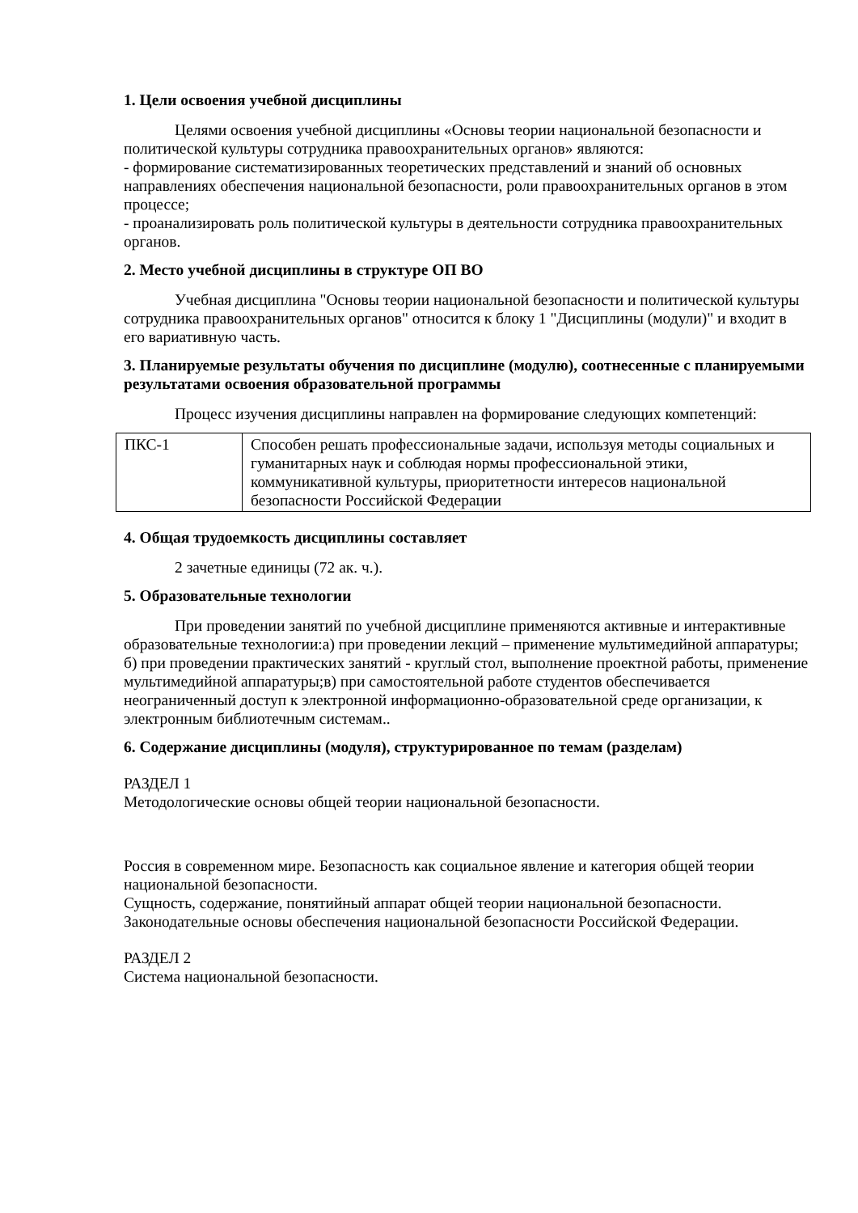1. Цели освоения учебной дисциплины
Целями освоения учебной дисциплины «Основы теории национальной безопасности и политической культуры сотрудника правоохранительных органов» являются:
- формирование систематизированных теоретических представлений и знаний об основных направлениях обеспечения национальной безопасности, роли правоохранительных органов в этом процессе;
- проанализировать роль политической культуры в деятельности сотрудника правоохранительных органов.
2. Место учебной дисциплины в структуре ОП ВО
Учебная дисциплина "Основы теории национальной безопасности и политической культуры сотрудника правоохранительных органов" относится к блоку 1 "Дисциплины (модули)" и входит в его вариативную часть.
3. Планируемые результаты обучения по дисциплине (модулю), соотнесенные с планируемыми результатами освоения образовательной программы
Процесс изучения дисциплины направлен на формирование следующих компетенций:
| ПКС-1 | Способен решать профессиональные задачи, используя методы социальных и гуманитарных наук и соблюдая нормы профессиональной этики, коммуникативной культуры, приоритетности интересов национальной безопасности Российской Федерации |
4. Общая трудоемкость дисциплины составляет
2 зачетные единицы (72 ак. ч.).
5. Образовательные технологии
При проведении занятий по учебной дисциплине применяются активные и интерактивные образовательные технологии:а) при проведении лекций – применение мультимедийной аппаратуры; б) при проведении практических занятий - круглый стол, выполнение проектной работы, применение мультимедийной аппаратуры;в) при самостоятельной работе студентов обеспечивается неограниченный доступ к электронной информационно-образовательной среде организации, к электронным библиотечным системам..
6. Содержание дисциплины (модуля), структурированное по темам (разделам)
РАЗДЕЛ 1
Методологические основы общей теории национальной безопасности.
Россия в современном мире. Безопасность как социальное явление и категория общей теории национальной безопасности.
Сущность, содержание, понятийный аппарат общей теории национальной безопасности.
Законодательные основы обеспечения национальной безопасности Российской Федерации.
РАЗДЕЛ 2
Система национальной безопасности.